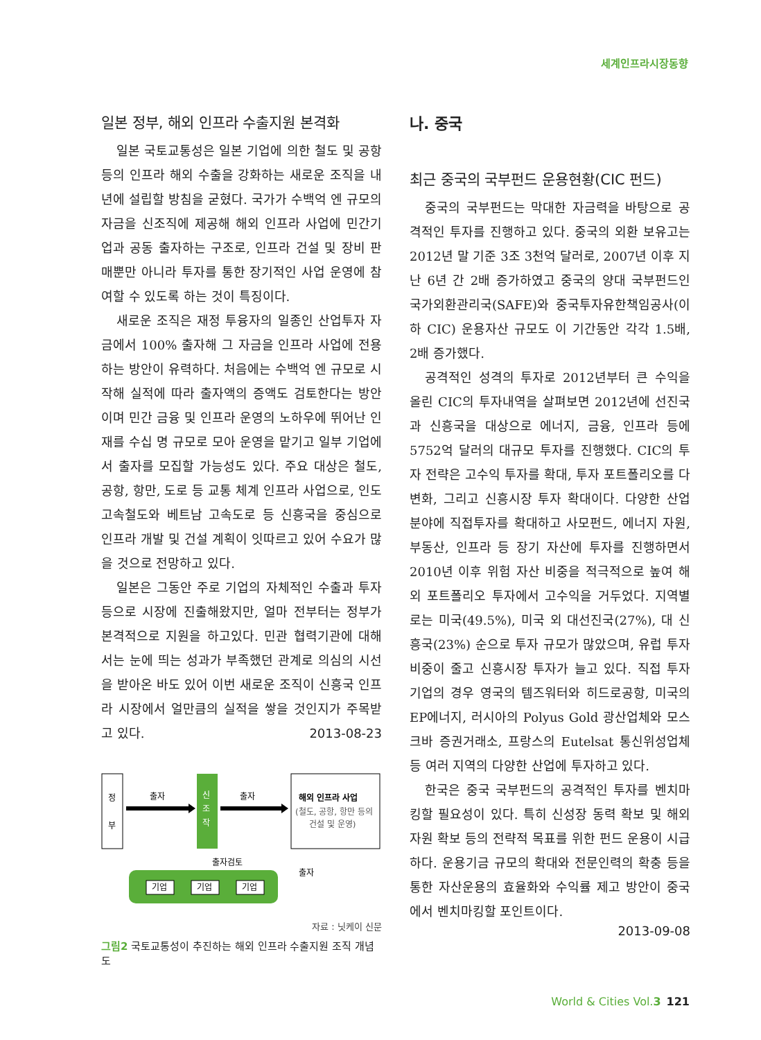세계인프라시장동향
일본 정부, 해외 인프라 수출지원 본격화
일본 국토교통성은 일본 기업에 의한 철도 및 공항 등의 인프라 해외 수출을 강화하는 새로운 조직을 내년에 설립할 방침을 굳혔다. 국가가 수백억 엔 규모의 자금을 신조직에 제공해 해외 인프라 사업에 민간기업과 공동 출자하는 구조로, 인프라 건설 및 장비 판매뿐만 아니라 투자를 통한 장기적인 사업 운영에 참여할 수 있도록 하는 것이 특징이다.
새로운 조직은 재정 투융자의 일종인 산업투자 자금에서 100% 출자해 그 자금을 인프라 사업에 전용하는 방안이 유력하다. 처음에는 수백억 엔 규모로 시작해 실적에 따라 출자액의 증액도 검토한다는 방안이며 민간 금융 및 인프라 운영의 노하우에 뛰어난 인재를 수십 명 규모로 모아 운영을 맡기고 일부 기업에서 출자를 모집할 가능성도 있다. 주요 대상은 철도, 공항, 항만, 도로 등 교통 체계 인프라 사업으로, 인도 고속철도와 베트남 고속도로 등 신흥국을 중심으로 인프라 개발 및 건설 계획이 잇따르고 있어 수요가 많을 것으로 전망하고 있다.
일본은 그동안 주로 기업의 자체적인 수출과 투자 등으로 시장에 진출해왔지만, 얼마 전부터는 정부가 본격적으로 지원을 하고있다. 민관 협력기관에 대해서는 눈에 띄는 성과가 부족했던 관계로 의심의 시선을 받아온 바도 있어 이번 새로운 조직이 신흥국 인프라 시장에서 얼만큼의 실적을 쌓을 것인지가 주목받고 있다. 2013-08-23
정
부
출자
신
조
작
출자
해외 인프라 사업
(철도, 공항, 항만 등의
건설 및 운영)
출자검토
출자
기업
기업
기업
자료 : 닛케이 신문
그림2 국토교통성이 추진하는 해외 인프라 수출지원 조직 개념도
나. 중국
최근 중국의 국부펀드 운용현황(CIC 펀드)
중국의 국부펀드는 막대한 자금력을 바탕으로 공격적인 투자를 진행하고 있다. 중국의 외환 보유고는 2012년 말 기준 3조 3천억 달러로, 2007년 이후 지난 6년 간 2배 증가하였고 중국의 양대 국부펀드인 국가외환관리국(SAFE)와 중국투자유한책임공사(이하 CIC) 운용자산 규모도 이 기간동안 각각 1.5배, 2배 증가했다.
공격적인 성격의 투자로 2012년부터 큰 수익을 올린 CIC의 투자내역을 살펴보면 2012년에 선진국과 신흥국을 대상으로 에너지, 금융, 인프라 등에 5752억 달러의 대규모 투자를 진행했다. CIC의 투자 전략은 고수익 투자를 확대, 투자 포트폴리오를 다변화, 그리고 신흥시장 투자 확대이다. 다양한 산업 분야에 직접투자를 확대하고 사모펀드, 에너지 자원, 부동산, 인프라 등 장기 자산에 투자를 진행하면서 2010년 이후 위험 자산 비중을 적극적으로 높여 해외 포트폴리오 투자에서 고수익을 거두었다. 지역별로는 미국(49.5%), 미국 외 대선진국(27%), 대 신흥국(23%) 순으로 투자 규모가 많았으며, 유럽 투자 비중이 줄고 신흥시장 투자가 늘고 있다. 직접 투자 기업의 경우 영국의 템즈워터와 히드로공항, 미국의 EP에너지, 러시아의 Polyus Gold 광산업체와 모스크바 증권거래소, 프랑스의 Eutelsat 통신위성업체 등 여러 지역의 다양한 산업에 투자하고 있다.
한국은 중국 국부펀드의 공격적인 투자를 벤치마킹할 필요성이 있다. 특히 신성장 동력 확보 및 해외 자원 확보 등의 전략적 목표를 위한 펀드 운용이 시급하다. 운용기금 규모의 확대와 전문인력의 확충 등을 통한 자산운용의 효율화와 수익률 제고 방안이 중국에서 벤치마킹할 포인트이다.
2013-09-08
World & Cities Vol. 3 121